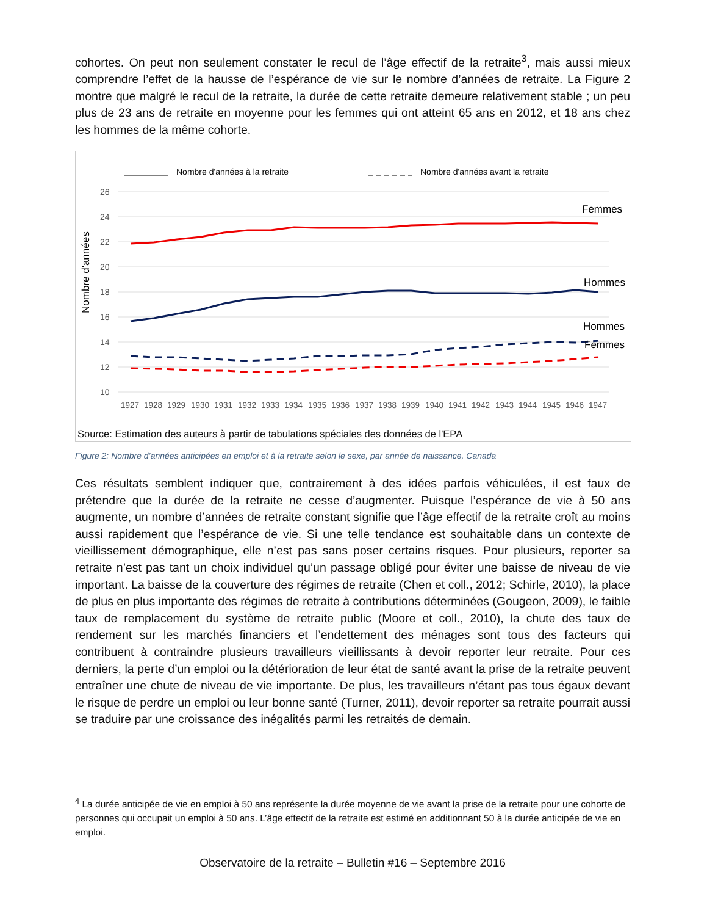cohortes. On peut non seulement constater le recul de l’âge effectif de la retraite<sup>3</sup>, mais aussi mieux comprendre l’effet de la hausse de l’espérance de vie sur le nombre d’années de retraite. La Figure 2 montre que malgré le recul de la retraite, la durée de cette retraite demeure relativement stable ; un peu plus de 23 ans de retraite en moyenne pour les femmes qui ont atteint 65 ans en 2012, et 18 ans chez les hommes de la même cohorte.
Nombre d'années à la retraite
Nombre d'années avant la retraite
26
24
22
20
18
16
14
12
10
Nombre d'années
Femmes
Hommes
Hommes
Femmes
1927
1928
1929
1930
1931
1932
1933
1934
1935
1936
1937
1938
1939
1940
1941
1942
1943
1944
1945
1946
1947
Source: Estimation des auteurs à partir de tabulations spéciales des données de l'EPA
Figure 2: Nombre d’années anticipées en emploi et à la retraite selon le sexe, par année de naissance, Canada
Ces résultats semblent indiquer que, contrairement à des idées parfois véhiculées, il est faux de prétendre que la durée de la retraite ne cesse d’augmenter. Puisque l’espérance de vie à 50 ans augmente, un nombre d’années de retraite constant signifie que l’âge effectif de la retraite croît au moins aussi rapidement que l’espérance de vie. Si une telle tendance est souhaitable dans un contexte de vieillissement démographique, elle n’est pas sans poser certains risques. Pour plusieurs, reporter sa retraite n’est pas tant un choix individuel qu’un passage obligé pour éviter une baisse de niveau de vie important. La baisse de la couverture des régimes de retraite (Chen et coll., 2012; Schirle, 2010), la place de plus en plus importante des régimes de retraite à contributions déterminées (Gougeon, 2009), le faible taux de remplacement du système de retraite public (Moore et coll., 2010), la chute des taux de rendement sur les marchés financiers et l’endettement des ménages sont tous des facteurs qui contribuent à contraindre plusieurs travailleurs vieillissants à devoir reporter leur retraite. Pour ces derniers, la perte d’un emploi ou la détérioration de leur état de santé avant la prise de la retraite peuvent entraîner une chute de niveau de vie importante. De plus, les travailleurs n’étant pas tous égaux devant le risque de perdre un emploi ou leur bonne santé (Turner, 2011), devoir reporter sa retraite pourrait aussi se traduire par une croissance des inégalités parmi les retraités de demain.
<sup>4</sup> La durée anticipée de vie en emploi à 50 ans représente la durée moyenne de vie avant la prise de la retraite pour une cohorte de personnes qui occupait un emploi à 50 ans. L’âge effectif de la retraite est estimé en additionnant 50 à la durée anticipée de vie en emploi.
Observatoire de la retraite – Bulletin #16 – Septembre 2016